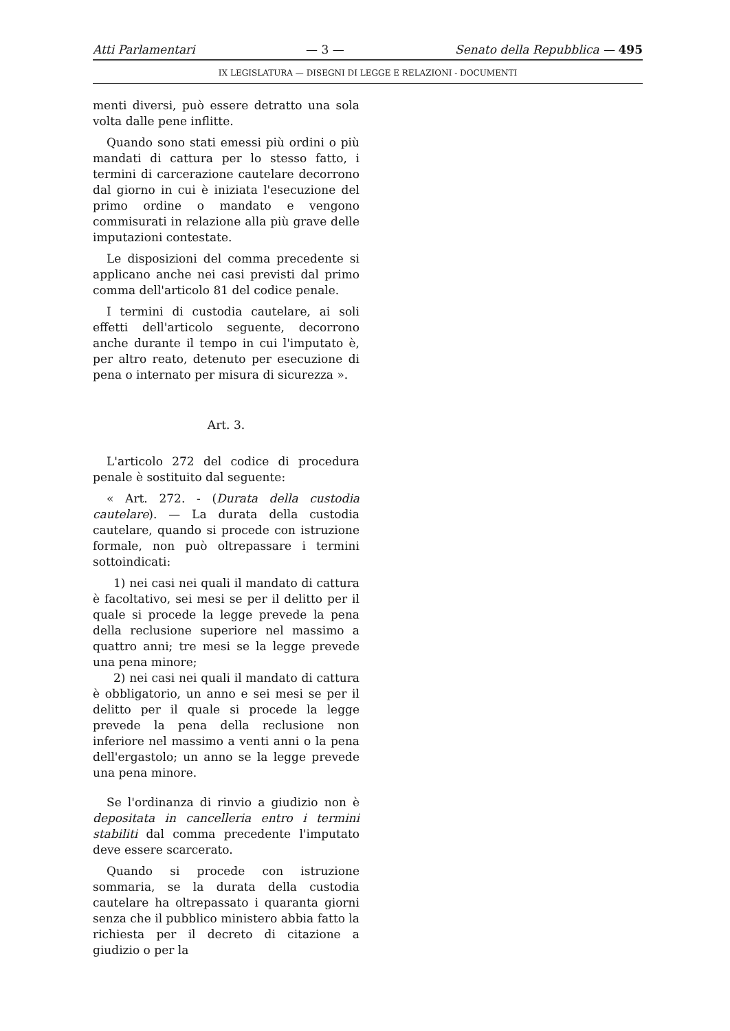Atti Parlamentari — 3 — Senato della Repubblica — 495
IX LEGISLATURA — DISEGNI DI LEGGE E RELAZIONI - DOCUMENTI
menti diversi, può essere detratto una sola volta dalle pene inflitte.
Quando sono stati emessi più ordini o più mandati di cattura per lo stesso fatto, i termini di carcerazione cautelare decorrono dal giorno in cui è iniziata l'esecuzione del primo ordine o mandato e vengono commisurati in relazione alla più grave delle imputazioni contestate.
Le disposizioni del comma precedente si applicano anche nei casi previsti dal primo comma dell'articolo 81 del codice penale.
I termini di custodia cautelare, ai soli effetti dell'articolo seguente, decorrono anche durante il tempo in cui l'imputato è, per altro reato, detenuto per esecuzione di pena o internato per misura di sicurezza ».
Art. 3.
L'articolo 272 del codice di procedura penale è sostituito dal seguente:
« Art. 272. - (Durata della custodia cautelare). — La durata della custodia cautelare, quando si procede con istruzione formale, non può oltrepassare i termini sottoindicati:
1) nei casi nei quali il mandato di cattura è facoltativo, sei mesi se per il delitto per il quale si procede la legge prevede la pena della reclusione superiore nel massimo a quattro anni; tre mesi se la legge prevede una pena minore;
2) nei casi nei quali il mandato di cattura è obbligatorio, un anno e sei mesi se per il delitto per il quale si procede la legge prevede la pena della reclusione non inferiore nel massimo a venti anni o la pena dell'ergastolo; un anno se la legge prevede una pena minore.
Se l'ordinanza di rinvio a giudizio non è depositata in cancelleria entro i termini stabiliti dal comma precedente l'imputato deve essere scarcerato.
Quando si procede con istruzione sommaria, se la durata della custodia cautelare ha oltrepassato i quaranta giorni senza che il pubblico ministero abbia fatto la richiesta per il decreto di citazione a giudizio o per la